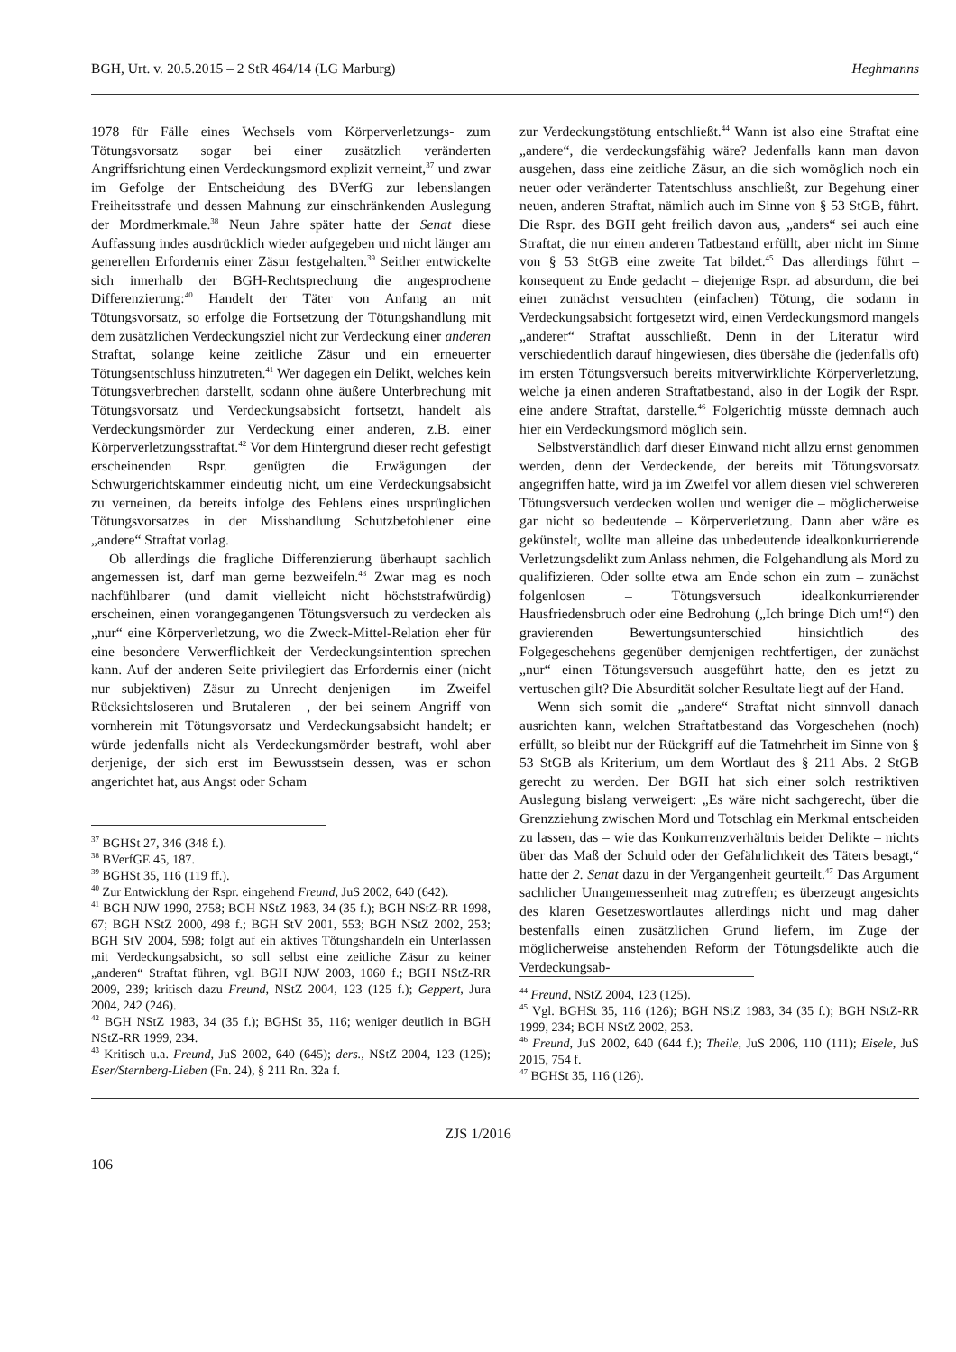BGH, Urt. v. 20.5.2015 – 2 StR 464/14 (LG Marburg) Heghmanns
1978 für Fälle eines Wechsels vom Körperverletzungs- zum Tötungsvorsatz sogar bei einer zusätzlich veränderten Angriffsrichtung einen Verdeckungsmord explizit verneint,<sup>37</sup> und zwar im Gefolge der Entscheidung des BVerfG zur lebenslangen Freiheitsstrafe und dessen Mahnung zur einschränkenden Auslegung der Mordmerkmale.<sup>38</sup> Neun Jahre später hatte der Senat diese Auffassung indes ausdrücklich wieder aufgegeben und nicht länger am generellen Erfordernis einer Zäsur festgehalten.<sup>39</sup> Seither entwickelte sich innerhalb der BGH-Rechtsprechung die angesprochene Differenzierung:<sup>40</sup> Handelt der Täter von Anfang an mit Tötungsvorsatz, so erfolge die Fortsetzung der Tötungshandlung mit dem zusätzlichen Verdeckungsziel nicht zur Verdeckung einer anderen Straftat, solange keine zeitliche Zäsur und ein erneuerter Tötungsentschluss hinzutreten.<sup>41</sup> Wer dagegen ein Delikt, welches kein Tötungsverbrechen darstellt, sodann ohne äußere Unterbrechung mit Tötungsvorsatz und Verdeckungsabsicht fortsetzt, handelt als Verdeckungsmörder zur Verdeckung einer anderen, z.B. einer Körperverletzungsstraftat.<sup>42</sup> Vor dem Hintergrund dieser recht gefestigt erscheinenden Rspr. genügten die Erwägungen der Schwurgerichtskammer eindeutig nicht, um eine Verdeckungsabsicht zu verneinen, da bereits infolge des Fehlens eines ursprünglichen Tötungsvorsatzes in der Misshandlung Schutzbefohlener eine „andere“ Straftat vorlag.
Ob allerdings die fragliche Differenzierung überhaupt sachlich angemessen ist, darf man gerne bezweifeln.<sup>43</sup> Zwar mag es noch nachfühlbarer (und damit vielleicht nicht höchststrafwürdig) erscheinen, einen vorangegangenen Tötungsversuch zu verdecken als „nur“ eine Körperverletzung, wo die Zweck-Mittel-Relation eher für eine besondere Verwerflichkeit der Verdeckungsintention sprechen kann. Auf der anderen Seite privilegiert das Erfordernis einer (nicht nur subjektiven) Zäsur zu Unrecht denjenigen – im Zweifel Rücksichtsloseren und Brutaleren –, der bei seinem Angriff von vornherein mit Tötungsvorsatz und Verdeckungsabsicht handelt; er würde jedenfalls nicht als Verdeckungsmörder bestraft, wohl aber derjenige, der sich erst im Bewusstsein dessen, was er schon angerichtet hat, aus Angst oder Scham
<sup>37</sup> BGHSt 27, 346 (348 f.).
<sup>38</sup> BVerfGE 45, 187.
<sup>39</sup> BGHSt 35, 116 (119 ff.).
<sup>40</sup> Zur Entwicklung der Rspr. eingehend Freund, JuS 2002, 640 (642).
<sup>41</sup> BGH NJW 1990, 2758; BGH NStZ 1983, 34 (35 f.); BGH NStZ-RR 1998, 67; BGH NStZ 2000, 498 f.; BGH StV 2001, 553; BGH NStZ 2002, 253; BGH StV 2004, 598; folgt auf ein aktives Tötungshandeln ein Unterlassen mit Verdeckungsabsicht, so soll selbst eine zeitliche Zäsur zu keiner „anderen“ Straftat führen, vgl. BGH NJW 2003, 1060 f.; BGH NStZ-RR 2009, 239; kritisch dazu Freund, NStZ 2004, 123 (125 f.); Geppert, Jura 2004, 242 (246).
<sup>42</sup> BGH NStZ 1983, 34 (35 f.); BGHSt 35, 116; weniger deutlich in BGH NStZ-RR 1999, 234.
<sup>43</sup> Kritisch u.a. Freund, JuS 2002, 640 (645); ders., NStZ 2004, 123 (125); Eser/Sternberg-Lieben (Fn. 24), § 211 Rn. 32a f.
zur Verdeckungstötung entschließt.<sup>44</sup> Wann ist also eine Straftat eine „andere“, die verdeckungsfähig wäre? Jedenfalls kann man davon ausgehen, dass eine zeitliche Zäsur, an die sich womöglich noch ein neuer oder veränderter Tatentschluss anschließt, zur Begehung einer neuen, anderen Straftat, nämlich auch im Sinne von § 53 StGB, führt. Die Rspr. des BGH geht freilich davon aus, „anders“ sei auch eine Straftat, die nur einen anderen Tatbestand erfüllt, aber nicht im Sinne von § 53 StGB eine zweite Tat bildet.<sup>45</sup> Das allerdings führt – konsequent zu Ende gedacht – diejenige Rspr. ad absurdum, die bei einer zunächst versuchten (einfachen) Tötung, die sodann in Verdeckungsabsicht fortgesetzt wird, einen Verdeckungsmord mangels „anderer“ Straftat ausschließt. Denn in der Literatur wird verschiedentlich darauf hingewiesen, dies übersähe die (jedenfalls oft) im ersten Tötungsversuch bereits mitverwirklichte Körperverletzung, welche ja einen anderen Straftatbestand, also in der Logik der Rspr. eine andere Straftat, darstelle.<sup>46</sup> Folgerichtig müsste demnach auch hier ein Verdeckungsmord möglich sein.
Selbstverständlich darf dieser Einwand nicht allzu ernst genommen werden, denn der Verdeckende, der bereits mit Tötungsvorsatz angegriffen hatte, wird ja im Zweifel vor allem diesen viel schwereren Tötungsversuch verdecken wollen und weniger die – möglicherweise gar nicht so bedeutende – Körperverletzung. Dann aber wäre es gekünstelt, wollte man alleine das unbedeutende idealkonkurrierende Verletzungsdelikt zum Anlass nehmen, die Folgehandlung als Mord zu qualifizieren. Oder sollte etwa am Ende schon ein zum – zunächst folgenlosen – Tötungsversuch idealkonkurrierender Hausfriedensbruch oder eine Bedrohung („Ich bringe Dich um!“) den gravierenden Bewertungsunterschied hinsichtlich des Folgegeschehens gegenüber demjenigen rechtfertigen, der zunächst „nur“ einen Tötungsversuch ausgeführt hatte, den es jetzt zu vertuschen gilt? Die Absurdität solcher Resultate liegt auf der Hand.
Wenn sich somit die „andere“ Straftat nicht sinnvoll danach ausrichten kann, welchen Straftatbestand das Vorgeschehen (noch) erfüllt, so bleibt nur der Rückgriff auf die Tatmehrheit im Sinne von § 53 StGB als Kriterium, um dem Wortlaut des § 211 Abs. 2 StGB gerecht zu werden. Der BGH hat sich einer solch restriktiven Auslegung bislang verweigert: „Es wäre nicht sachgerecht, über die Grenzziehung zwischen Mord und Totschlag ein Merkmal entscheiden zu lassen, das – wie das Konkurrenzverhältnis beider Delikte – nichts über das Maß der Schuld oder der Gefährlichkeit des Täters besagt,“ hatte der 2. Senat dazu in der Vergangenheit geurteilt.<sup>47</sup> Das Argument sachlicher Unangemessenheit mag zutreffen; es überzeugt angesichts des klaren Gesetzeswortlautes allerdings nicht und mag daher bestenfalls einen zusätzlichen Grund liefern, im Zuge der möglicherweise anstehenden Reform der Tötungsdelikte auch die Verdeckungsab-
<sup>44</sup> Freund, NStZ 2004, 123 (125).
<sup>45</sup> Vgl. BGHSt 35, 116 (126); BGH NStZ 1983, 34 (35 f.); BGH NStZ-RR 1999, 234; BGH NStZ 2002, 253.
<sup>46</sup> Freund, JuS 2002, 640 (644 f.); Theile, JuS 2006, 110 (111); Eisele, JuS 2015, 754 f.
<sup>47</sup> BGHSt 35, 116 (126).
ZJS 1/2016
106